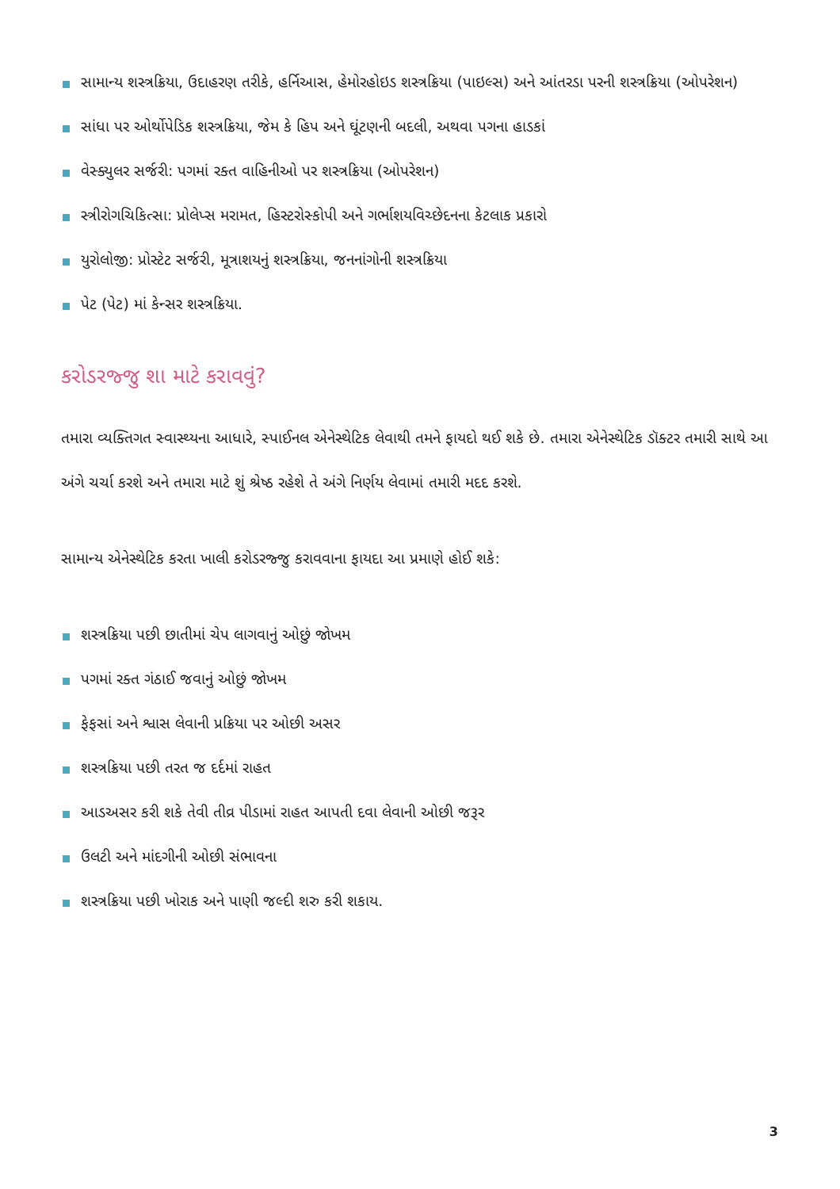સામાન્ય શસ્ત્રક્રિયા, ઉદાહરણ તરીકે, હર્નિઆસ, હેમોરહોઇડ શસ્ત્રક્રિયા (પાઇલ્સ) અને આંતરડા પરની શસ્ત્રક્રિયા (ઓપરેશન)
સાંધા પર ઓર્થોપેડિક શસ્ત્રક્રિયા, જેમ કે હિપ અને ઘૂંટણની બદલી, અથવા પગના હાડકાં
વેસ્ક્યુલર સર્જરી: પગમાં રક્ત વાહિનીઓ પર શસ્ત્રક્રિયા (ઓપરેશન)
સ્ત્રીરોગચિકિત્સા: પ્રોલેપ્સ મરામત, હિસ્ટરોસ્કોપી અને ગર્ભાશયવિચ્છેદનના કેટલાક પ્રકારો
યુરોલોજી: પ્રોસ્ટેટ સર્જરી, મૂત્રાશયનું શસ્ત્રક્રિયા, જનનાંગોની શસ્ત્રક્રિયા
પેટ (પેટ) માં કેન્સર શસ્ત્રક્રિયા.
કરોડરજ્જુ શા માટે કરાવવું?
તમારા વ્યક્તિગત સ્વાસ્થ્યના આધારે, સ્પાઈનલ એનેસ્થેટિક લેવાથી તમને ફાયદો થઈ શકે છે. તમારા એનેસ્થેટિક ડૉક્ટર તમારી સાથે આ અંગે ચર્ચા કરશે અને તમારા માટે શું શ્રેષ્ઠ રહેશે તે અંગે નિર્ણય લેવામાં તમારી મદદ કરશે.
સામાન્ય એનેસ્થેટિક કરતા ખાલી કરોડરજ્જુ કરાવવાના ફાયદા આ પ્રમાણે હોઈ શકે:
શસ્ત્રક્રિયા પછી છાતીમાં ચેપ લાગવાનું ઓછું જોખમ
પગમાં રક્ત ગંઠાઈ જવાનું ઓછું જોખમ
ફેફસાં અને શ્વાસ લેવાની પ્રક્રિયા પર ઓછી અસર
શસ્ત્રક્રિયા પછી તરત જ દર્દમાં રાહત
આડઅસર કરી શકે તેવી તીવ્ર પીડામાં રાહત આપતી દવા લેવાની ઓછી જરૂર
ઉલટી અને માંદગીની ઓછી સંભાવના
શસ્ત્રક્રિયા પછી ખોરાક અને પાણી જલ્દી શરુ કરી શકાય.
3